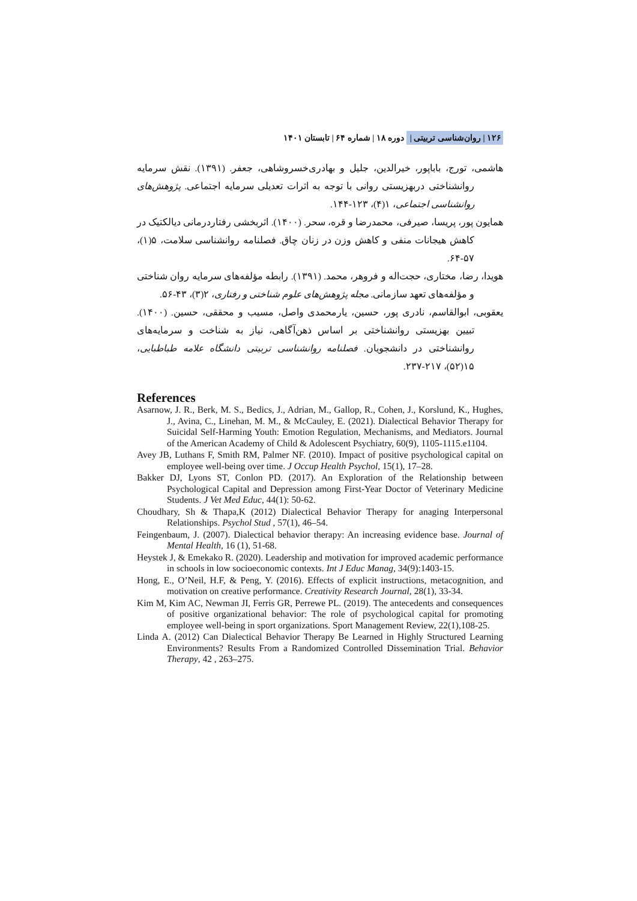۱۲۶ | روان‌شناسی تربیتی | دوره ۱۸ | شماره ۶۴ | تابستان ۱۴۰۱
هاشمی، تورج، باباپور، خیرالدین، جلیل و بهادری‌خسروشاهی، جعفر. (۱۳۹۱). نقش سرمایه روانشناختی دربهزیستی روانی با توجه به اثرات تعدیلی سرمایه اجتماعی. پژوهش‌های روانشناسی اجتماعی، ۱(۴)، ۱۲۳-۱۴۴.
همایون پور، پریسا، صیرفی، محمدرضا و قره، سحر. (۱۴۰۰). اثربخشی رفتاردرمانی دیالکتیک در کاهش هیجانات منفی و کاهش وزن در زنان چاق. فصلنامه روانشناسی سلامت، ۵(۱)، ۵۷-۶۴.
هویدا، رضا، مختاری، حجت‌اله و فروهر، محمد. (۱۳۹۱). رابطه مؤلفه‌های سرمایه روان شناختی و مؤلفه‌های تعهد سازمانی. مجله پژوهش‌های علوم شناختی و رفتاری، ۲(۳)، ۴۳-۵۶.
یعقوبی، ابوالقاسم، نادری پور، حسین، یارمحمدی واصل، مسیب و محققی، حسین. (۱۴۰۰). تبیین بهزیستی روانشناختی بر اساس ذهن‌آگاهی، نیاز به شناخت و سرمایه‌های روانشناختی در دانشجویان. فصلنامه روانشناسی تربیتی دانشگاه علامه طباطبایی، ۱۵(۵۲)، ۲۱۷-۲۳۷.
References
Asarnow, J. R., Berk, M. S., Bedics, J., Adrian, M., Gallop, R., Cohen, J., Korslund, K., Hughes, J., Avina, C., Linehan, M. M., & McCauley, E. (2021). Dialectical Behavior Therapy for Suicidal Self-Harming Youth: Emotion Regulation, Mechanisms, and Mediators. Journal of the American Academy of Child & Adolescent Psychiatry, 60(9), 1105-1115.e1104.
Avey JB, Luthans F, Smith RM, Palmer NF. (2010). Impact of positive psychological capital on employee well-being over time. J Occup Health Psychol, 15(1), 17–28.
Bakker DJ, Lyons ST, Conlon PD. (2017). An Exploration of the Relationship between Psychological Capital and Depression among First-Year Doctor of Veterinary Medicine Students. J Vet Med Educ, 44(1): 50-62.
Choudhary, Sh & Thapa,K (2012) Dialectical Behavior Therapy for anaging Interpersonal Relationships. Psychol Stud , 57(1), 46–54.
Feingenbaum, J. (2007). Dialectical behavior therapy: An increasing evidence base. Journal of Mental Health, 16 (1), 51-68.
Heystek J, & Emekako R. (2020). Leadership and motivation for improved academic performance in schools in low socioeconomic contexts. Int J Educ Manag, 34(9):1403-15.
Hong, E., O’Neil, H.F, & Peng, Y. (2016). Effects of explicit instructions, metacognition, and motivation on creative performance. Creativity Research Journal, 28(1), 33-34.
Kim M, Kim AC, Newman JI, Ferris GR, Perrewe PL. (2019). The antecedents and consequences of positive organizational behavior: The role of psychological capital for promoting employee well-being in sport organizations. Sport Management Review, 22(1),108-25.
Linda A. (2012) Can Dialectical Behavior Therapy Be Learned in Highly Structured Learning Environments? Results From a Randomized Controlled Dissemination Trial. Behavior Therapy, 42 , 263–275.